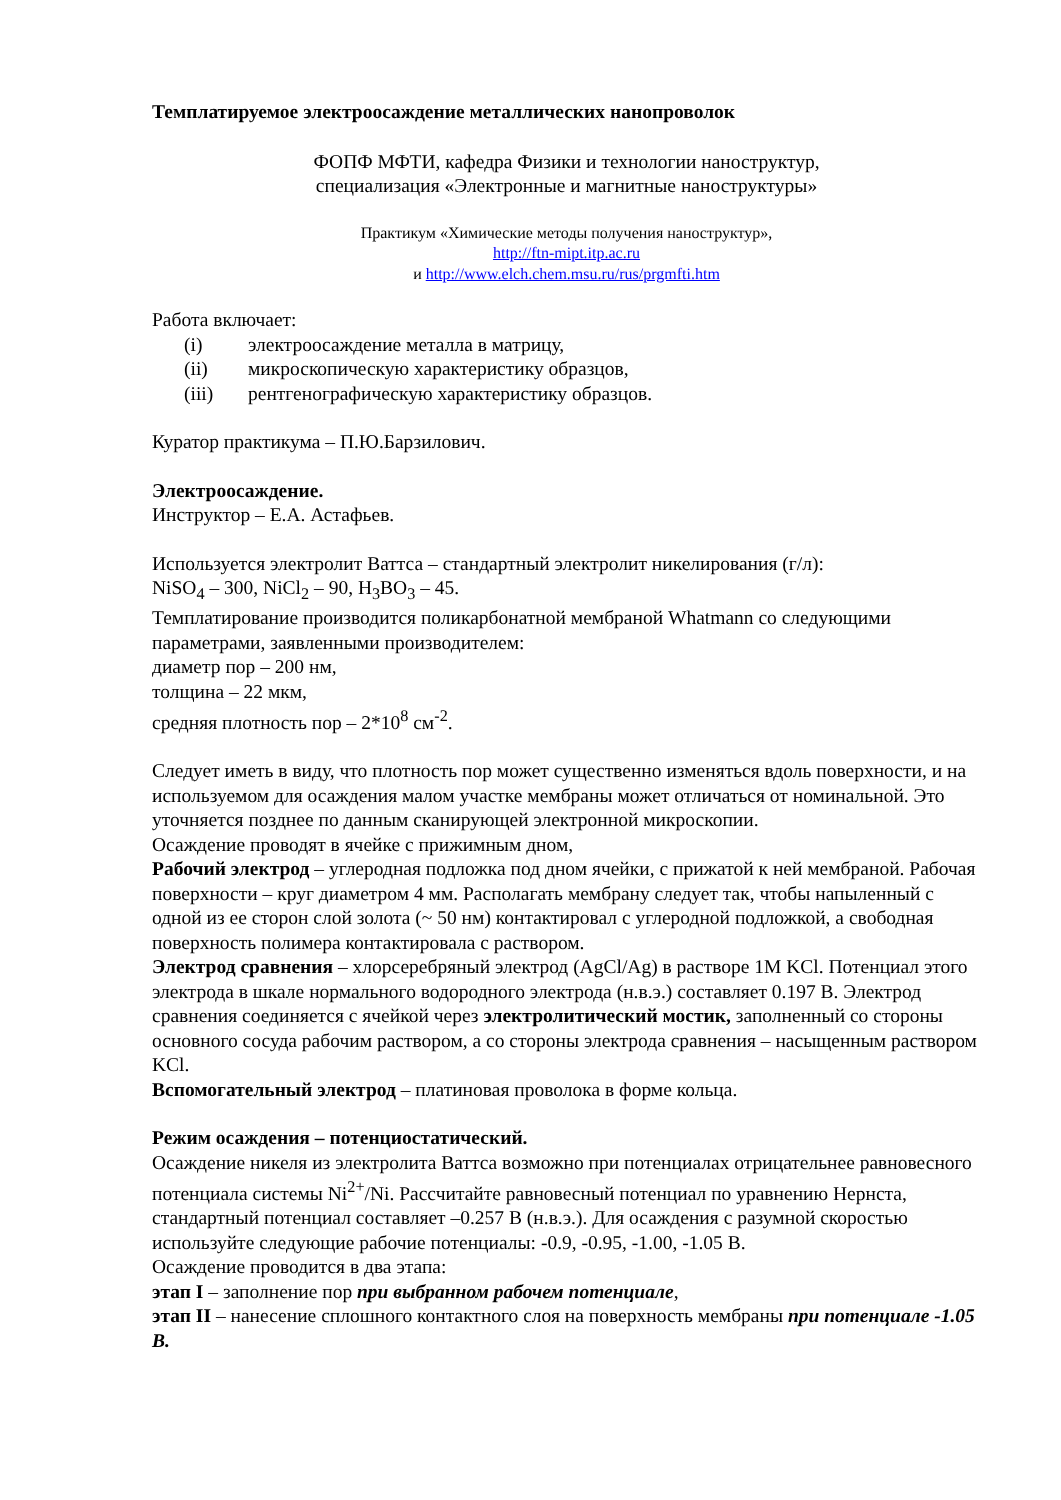Темплатируемое электроосаждение металлических нанопроволок
ФОПФ МФТИ, кафедра Физики и технологии наноструктур,
специализация «Электронные и магнитные наноструктуры»
Практикум «Химические методы получения наноструктур»,
http://ftn-mipt.itp.ac.ru
и http://www.elch.chem.msu.ru/rus/prgmfti.htm
Работа включает:
(i) электроосаждение металла в матрицу,
(ii) микроскопическую характеристику образцов,
(iii) рентгенографическую характеристику образцов.
Куратор практикума – П.Ю.Барзилович.
Электроосаждение.
Инструктор – Е.А. Астафьев.
Используется электролит Ваттса – стандартный электролит никелирования (г/л):
NiSO<sub>4</sub> – 300, NiCl<sub>2</sub> – 90, H<sub>3</sub>BO<sub>3</sub> – 45.
Темплатирование производится поликарбонатной мембраной Whatmann со следующими параметрами, заявленными производителем:
диаметр пор – 200 нм,
толщина – 22 мкм,
средняя плотность пор – 2*10<sup>8</sup> см<sup>-2</sup>.
Следует иметь в виду, что плотность пор может существенно изменяться вдоль поверхности, и на используемом для осаждения малом участке мембраны может отличаться от номинальной. Это уточняется позднее по данным сканирующей электронной микроскопии.
Осаждение проводят в ячейке с прижимным дном,
Рабочий электрод – углеродная подложка под дном ячейки, с прижатой к ней мембраной. Рабочая поверхности – круг диаметром 4 мм. Располагать мембрану следует так, чтобы напыленный с одной из ее сторон слой золота (~ 50 нм) контактировал с углеродной подложкой, а свободная поверхность полимера контактировала с раствором.
Электрод сравнения – хлорсеребряный электрод (AgCl/Ag) в растворе 1M KCl. Потенциал этого электрода в шкале нормального водородного электрода (н.в.э.) составляет 0.197 В. Электрод сравнения соединяется с ячейкой через электролитический мостик, заполненный со стороны основного сосуда рабочим раствором, а со стороны электрода сравнения – насыщенным раствором KCl.
Вспомогательный электрод – платиновая проволока в форме кольца.
Режим осаждения – потенциостатический.
Осаждение никеля из электролита Ваттса возможно при потенциалах отрицательнее равновесного потенциала системы Ni<sup>2+</sup>/Ni. Рассчитайте равновесный потенциал по уравнению Нернста, стандартный потенциал составляет –0.257 В (н.в.э.). Для осаждения с разумной скоростью используйте следующие рабочие потенциалы: -0.9, -0.95, -1.00, -1.05 В.
Осаждение проводится в два этапа:
этап I – заполнение пор при выбранном рабочем потенциале,
этап II – нанесение сплошного контактного слоя на поверхность мембраны при потенциале -1.05 В.